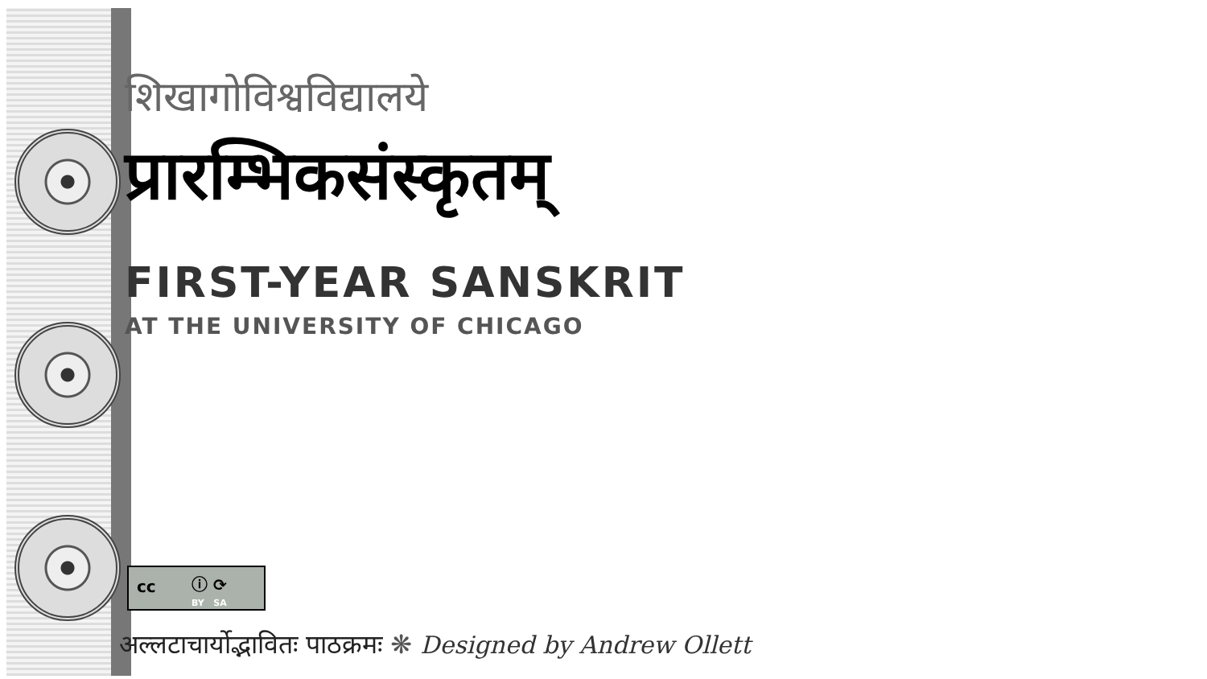शिखागोविश्वविद्यालये
प्रारम्भिकसंस्कृतम्
FIRST-YEAR SANSKRIT
AT THE UNIVERSITY OF CHICAGO
cc ⓘ ⟳
BY SA
अल्लटाचार्योद्भावितः पाठक्रमः ❋ Designed by Andrew Ollett